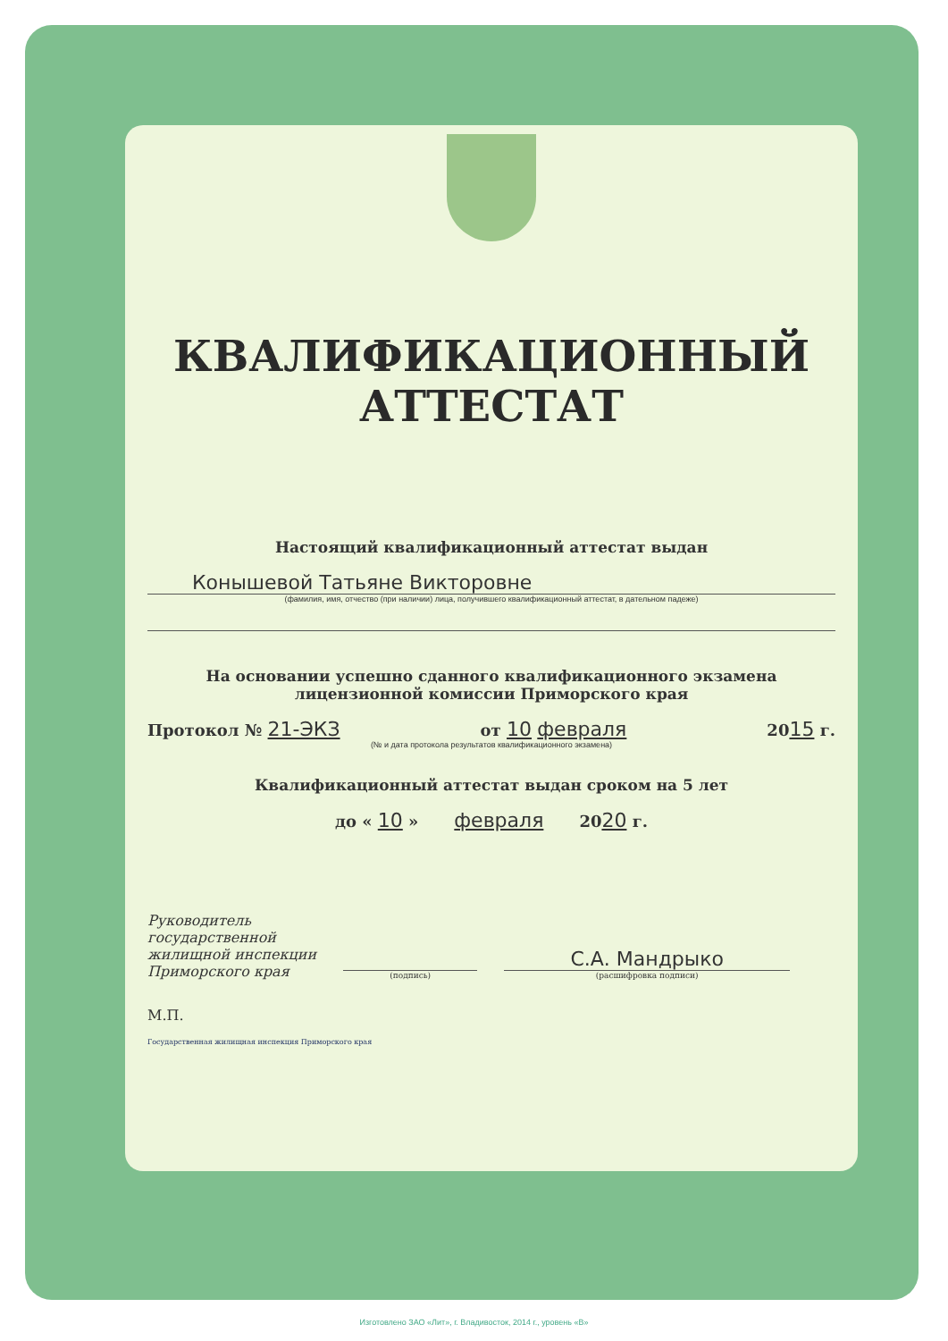КВАЛИФИКАЦИОННЫЙ
АТТЕСТАТ
Настоящий квалификационный аттестат выдан
Конышевой Татьяне Викторовне
(фамилия, имя, отчество (при наличии) лица, получившего квалификационный аттестат, в дательном падеже)
На основании успешно сданного квалификационного экзамена
лицензионной комиссии Приморского края
Протокол № 21-ЭКЗ от 10 февраля 2015 г.
(№ и дата протокола результатов квалификационного экзамена)
Квалификационный аттестат выдан сроком на 5 лет
до « 10 » февраля 2020 г.
Руководитель
государственной
жилищной инспекции
Приморского края
(подпись)
С.А. Мандрыко
(расшифровка подписи)
М.П.
Государственная жилищная инспекция Приморского края
Изготовлено ЗАО «Лит», г. Владивосток, 2014 г., уровень «В»